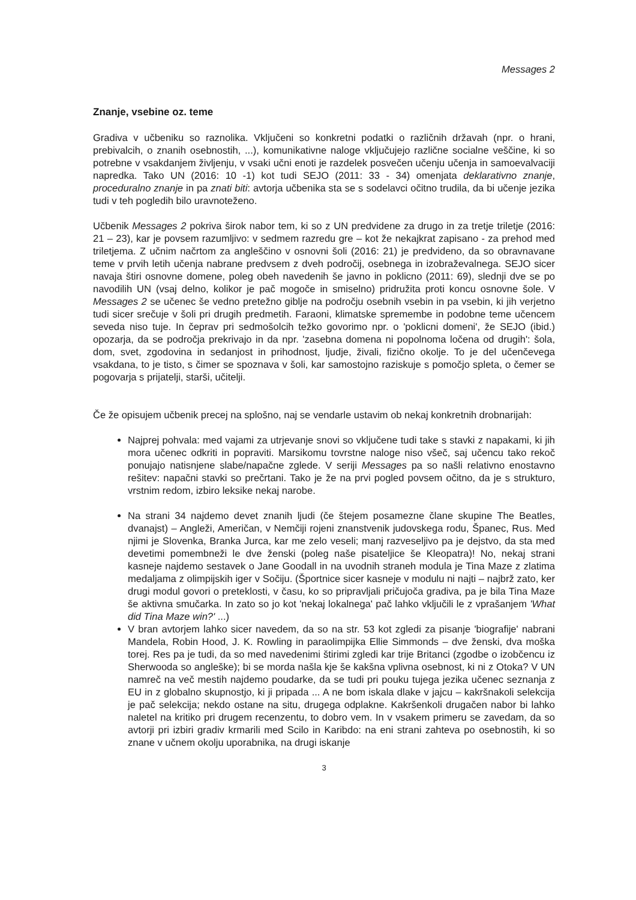Messages 2
Znanje, vsebine oz. teme
Gradiva v učbeniku so raznolika. Vključeni so konkretni podatki o različnih državah (npr. o hrani, prebivalcih, o znanih osebnostih, ...), komunikativne naloge vključujejo različne socialne veščine, ki so potrebne v vsakdanjem življenju, v vsaki učni enoti je razdelek posvečen učenju učenja in samoevalvaciji napredka. Tako UN (2016: 10 -1) kot tudi SEJO (2011: 33 - 34) omenjata deklarativno znanje, proceduralno znanje in pa znati biti: avtorja učbenika sta se s sodelavci očitno trudila, da bi učenje jezika tudi v teh pogledih bilo uravnoteženo.
Učbenik Messages 2 pokriva širok nabor tem, ki so z UN predvidene za drugo in za tretje triletje (2016: 21 – 23), kar je povsem razumljivo: v sedmem razredu gre – kot že nekajkrat zapisano - za prehod med triletjema. Z učnim načrtom za angleščino v osnovni šoli (2016: 21) je predvideno, da so obravnavane teme v prvih letih učenja nabrane predvsem z dveh področij, osebnega in izobraževalnega. SEJO sicer navaja štiri osnovne domene, poleg obeh navedenih še javno in poklicno (2011: 69), slednji dve se po navodilih UN (vsaj delno, kolikor je pač mogoče in smiselno) pridružita proti koncu osnovne šole. V Messages 2 se učenec še vedno pretežno giblje na področju osebnih vsebin in pa vsebin, ki jih verjetno tudi sicer srečuje v šoli pri drugih predmetih. Faraoni, klimatske spremembe in podobne teme učencem seveda niso tuje. In čeprav pri sedmošolcih težko govorimo npr. o 'poklicni domeni', že SEJO (ibid.) opozarja, da se področja prekrivajo in da npr. 'zasebna domena ni popolnoma ločena od drugih': šola, dom, svet, zgodovina in sedanjost in prihodnost, ljudje, živali, fizično okolje. To je del učenčevega vsakdana, to je tisto, s čimer se spoznava v šoli, kar samostojno raziskuje s pomočjo spleta, o čemer se pogovarja s prijatelji, starši, učitelji.
Če že opisujem učbenik precej na splošno, naj se vendarle ustavim ob nekaj konkretnih drobnarijah:
Najprej pohvala: med vajami za utrjevanje snovi so vključene tudi take s stavki z napakami, ki jih mora učenec odkriti in popraviti. Marsikomu tovrstne naloge niso všeč, saj učencu tako rekoč ponujajo natisnjene slabe/napačne zglede. V seriji Messages pa so našli relativno enostavno rešitev: napačni stavki so prečrtani. Tako je že na prvi pogled povsem očitno, da je s strukturo, vrstnim redom, izbiro leksike nekaj narobe.
Na strani 34 najdemo devet znanih ljudi (če štejem posamezne člane skupine The Beatles, dvanajst) – Angleži, Američan, v Nemčiji rojeni znanstvenik judovskega rodu, Španec, Rus. Med njimi je Slovenka, Branka Jurca, kar me zelo veseli; manj razveseljivo pa je dejstvo, da sta med devetimi pomembneži le dve ženski (poleg naše pisateljice še Kleopatra)! No, nekaj strani kasneje najdemo sestavek o Jane Goodall in na uvodnih straneh modula je Tina Maze z zlatima medaljama z olimpijskih iger v Sočiju. (Športnice sicer kasneje v modulu ni najti – najbrž zato, ker drugi modul govori o preteklosti, v času, ko so pripravljali pričujoča gradiva, pa je bila Tina Maze še aktivna smučarka. In zato so jo kot 'nekaj lokalnega' pač lahko vključili le z vprašanjem 'What did Tina Maze win?' ...)
V bran avtorjem lahko sicer navedem, da so na str. 53 kot zgledi za pisanje 'biografije' nabrani Mandela, Robin Hood, J. K. Rowling in paraolimpijka Ellie Simmonds – dve ženski, dva moška torej. Res pa je tudi, da so med navedenimi štirimi zgledi kar trije Britanci (zgodbe o izobčencu iz Sherwooda so angleške); bi se morda našla kje še kakšna vplivna osebnost, ki ni z Otoka? V UN namreč na več mestih najdemo poudarke, da se tudi pri pouku tujega jezika učenec seznanja z EU in z globalno skupnostjo, ki ji pripada ... A ne bom iskala dlake v jajcu – kakršnakoli selekcija je pač selekcija; nekdo ostane na situ, drugega odplakne. Kakršenkoli drugačen nabor bi lahko naletel na kritiko pri drugem recenzentu, to dobro vem. In v vsakem primeru se zavedam, da so avtorji pri izbiri gradiv krmarili med Scilo in Karibdo: na eni strani zahteva po osebnostih, ki so znane v učnem okolju uporabnika, na drugi iskanje
3